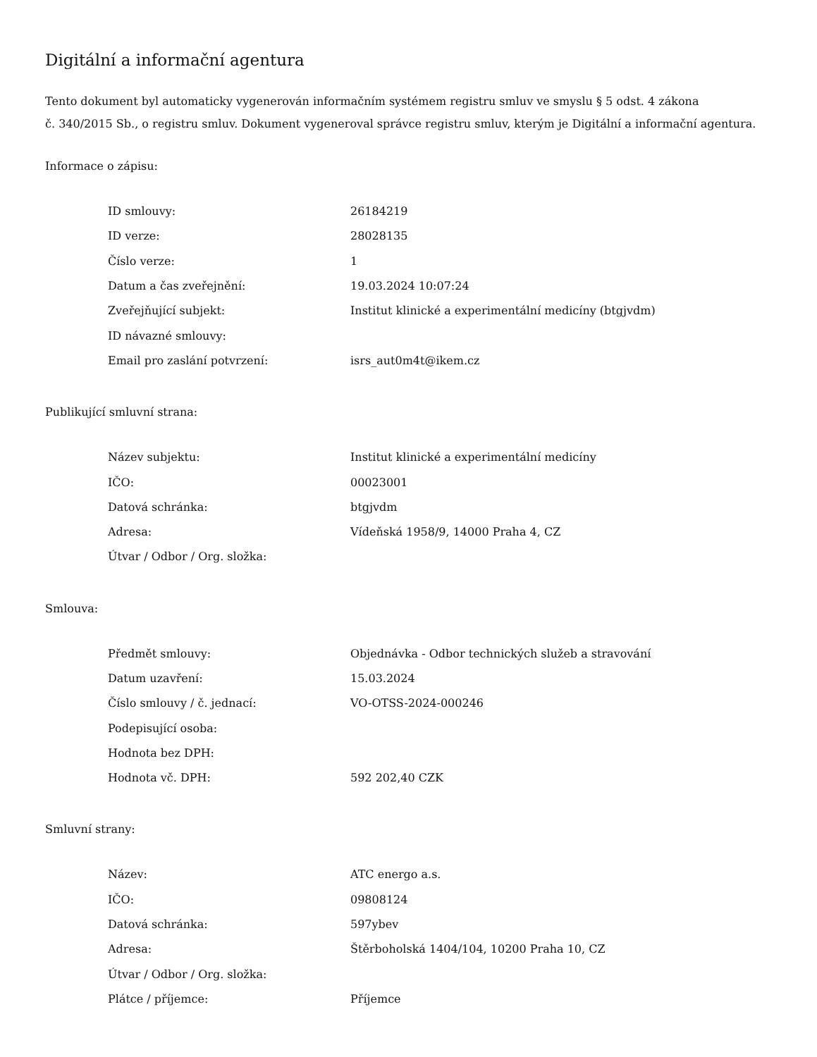Digitální a informační agentura
Tento dokument byl automaticky vygenerován informačním systémem registru smluv ve smyslu § 5 odst. 4 zákona
č. 340/2015 Sb., o registru smluv. Dokument vygeneroval správce registru smluv, kterým je Digitální a informační agentura.
Informace o zápisu:
| ID smlouvy: | 26184219 |
| ID verze: | 28028135 |
| Číslo verze: | 1 |
| Datum a čas zveřejnění: | 19.03.2024 10:07:24 |
| Zveřejňující subjekt: | Institut klinické a experimentální medicíny (btgjvdm) |
| ID návazné smlouvy: | |
| Email pro zaslání potvrzení: | isrs_aut0m4t@ikem.cz |
Publikující smluvní strana:
| Název subjektu: | Institut klinické a experimentální medicíny |
| IČO: | 00023001 |
| Datová schránka: | btgjvdm |
| Adresa: | Vídeňská 1958/9, 14000 Praha 4, CZ |
| Útvar / Odbor / Org. složka: | |
Smlouva:
| Předmět smlouvy: | Objednávka - Odbor technických služeb a stravování |
| Datum uzavření: | 15.03.2024 |
| Číslo smlouvy / č. jednací: | VO-OTSS-2024-000246 |
| Podepisující osoba: | |
| Hodnota bez DPH: | |
| Hodnota vč. DPH: | 592 202,40 CZK |
Smluvní strany:
| Název: | ATC energo a.s. |
| IČO: | 09808124 |
| Datová schránka: | 597ybev |
| Adresa: | Štěrboholská 1404/104, 10200 Praha 10, CZ |
| Útvar / Odbor / Org. složka: | |
| Plátce / příjemce: | Příjemce |